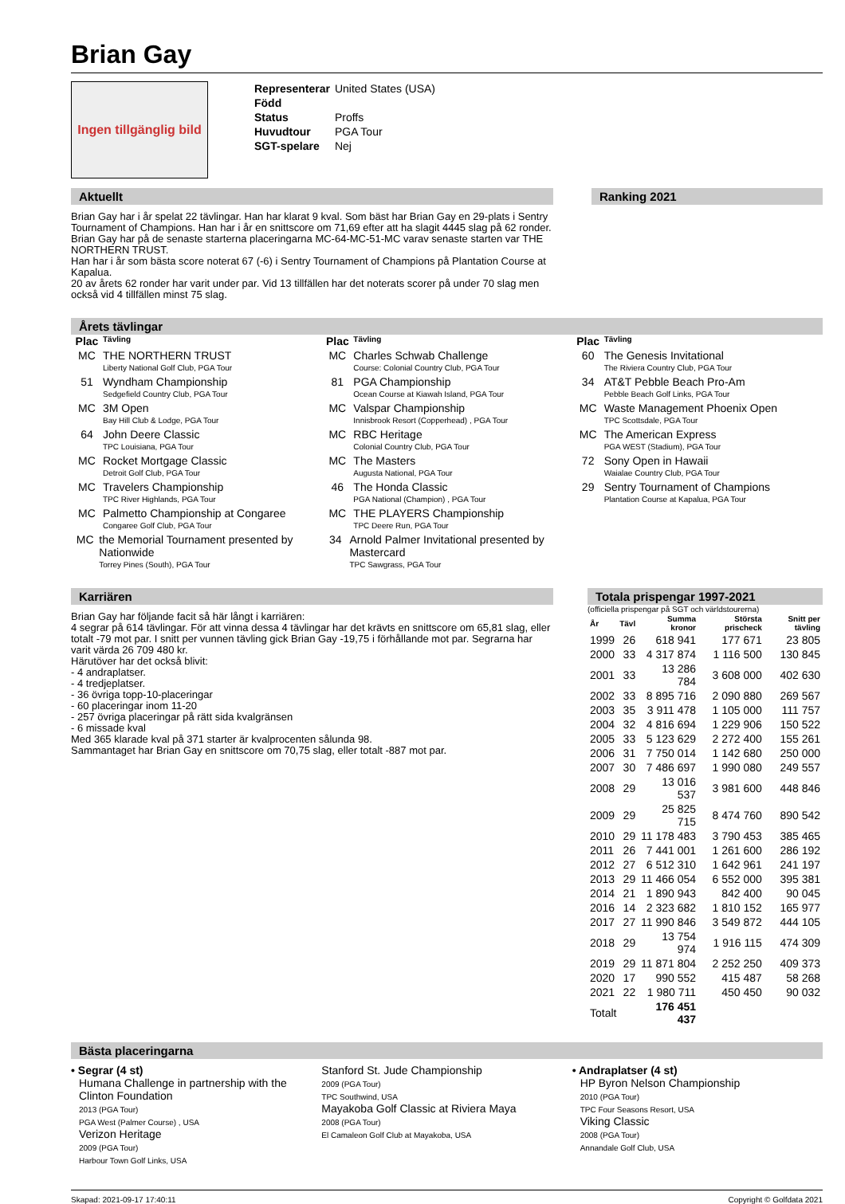Brian Gay
Ingen tillgänglig bild
| Representerar | United States (USA) |
| Född | |
| Status | Proffs |
| Huvudtour | PGA Tour |
| SGT-spelare | Nej |
Aktuellt
Brian Gay har i år spelat 22 tävlingar. Han har klarat 9 kval. Som bäst har Brian Gay en 29-plats i Sentry Tournament of Champions. Han har i år en snittscore om 71,69 efter att ha slagit 4445 slag på 62 ronder.
Brian Gay har på de senaste starterna placeringarna MC-64-MC-51-MC varav senaste starten var THE NORTHERN TRUST.
Han har i år som bästa score noterat 67 (-6) i Sentry Tournament of Champions på Plantation Course at Kapalua.
20 av årets 62 ronder har varit under par. Vid 13 tillfällen har det noterats scorer på under 70 slag men också vid 4 tillfällen minst 75 slag.
Ranking 2021
Årets tävlingar
Plac Tävling
MC THE NORTHERN TRUST
Liberty National Golf Club, PGA Tour
51 Wyndham Championship
Sedgefield Country Club, PGA Tour
MC 3M Open
Bay Hill Club & Lodge, PGA Tour
64 John Deere Classic
TPC Louisiana, PGA Tour
MC Rocket Mortgage Classic
Detroit Golf Club, PGA Tour
MC Travelers Championship
TPC River Highlands, PGA Tour
MC Palmetto Championship at Congaree
Congaree Golf Club, PGA Tour
MC the Memorial Tournament presented by Nationwide
Torrey Pines (South), PGA Tour
Plac Tävling
MC Charles Schwab Challenge
Course: Colonial Country Club, PGA Tour
81 PGA Championship
Ocean Course at Kiawah Island, PGA Tour
MC Valspar Championship
Innisbrook Resort (Copperhead) , PGA Tour
MC RBC Heritage
Colonial Country Club, PGA Tour
MC The Masters
Augusta National, PGA Tour
46 The Honda Classic
PGA National (Champion) , PGA Tour
MC THE PLAYERS Championship
TPC Deere Run, PGA Tour
34 Arnold Palmer Invitational presented by Mastercard
TPC Sawgrass, PGA Tour
Plac Tävling
60 The Genesis Invitational
The Riviera Country Club, PGA Tour
34 AT&T Pebble Beach Pro-Am
Pebble Beach Golf Links, PGA Tour
MC Waste Management Phoenix Open
TPC Scottsdale, PGA Tour
MC The American Express
PGA WEST (Stadium), PGA Tour
72 Sony Open in Hawaii
Waialae Country Club, PGA Tour
29 Sentry Tournament of Champions
Plantation Course at Kapalua, PGA Tour
Karriären
Brian Gay har följande facit så här långt i karriären:
4 segrar på 614 tävlingar. För att vinna dessa 4 tävlingar har det krävts en snittscore om 65,81 slag, eller totalt -79 mot par. I snitt per vunnen tävling gick Brian Gay -19,75 i förhållande mot par. Segrarna har varit värda 26 709 480 kr.
Härutöver har det också blivit:
- 4 andraplatser.
- 4 tredjeplatser.
- 36 övriga topp-10-placeringar
- 60 placeringar inom 11-20
- 257 övriga placeringar på rätt sida kvalgränsen
- 6 missade kval
Med 365 klarade kval på 371 starter är kvalprocenten sålunda 98.
Sammantaget har Brian Gay en snittscore om 70,75 slag, eller totalt -887 mot par.
Totala prispengar 1997-2021
(officiella prispengar på SGT och världstourerna)
| År | Tävl | Summa kronor | Största prischeck | Snitt per tävling |
| --- | --- | --- | --- | --- |
| 1999 | 26 | 618 941 | 177 671 | 23 805 |
| 2000 | 33 | 4 317 874 | 1 116 500 | 130 845 |
| 2001 | 33 | 13 286 784 | 3 608 000 | 402 630 |
| 2002 | 33 | 8 895 716 | 2 090 880 | 269 567 |
| 2003 | 35 | 3 911 478 | 1 105 000 | 111 757 |
| 2004 | 32 | 4 816 694 | 1 229 906 | 150 522 |
| 2005 | 33 | 5 123 629 | 2 272 400 | 155 261 |
| 2006 | 31 | 7 750 014 | 1 142 680 | 250 000 |
| 2007 | 30 | 7 486 697 | 1 990 080 | 249 557 |
| 2008 | 29 | 13 016 537 | 3 981 600 | 448 846 |
| 2009 | 29 | 25 825 715 | 8 474 760 | 890 542 |
| 2010 | 29 | 11 178 483 | 3 790 453 | 385 465 |
| 2011 | 26 | 7 441 001 | 1 261 600 | 286 192 |
| 2012 | 27 | 6 512 310 | 1 642 961 | 241 197 |
| 2013 | 29 | 11 466 054 | 6 552 000 | 395 381 |
| 2014 | 21 | 1 890 943 | 842 400 | 90 045 |
| 2016 | 14 | 2 323 682 | 1 810 152 | 165 977 |
| 2017 | 27 | 11 990 846 | 3 549 872 | 444 105 |
| 2018 | 29 | 13 754 974 | 1 916 115 | 474 309 |
| 2019 | 29 | 11 871 804 | 2 252 250 | 409 373 |
| 2020 | 17 | 990 552 | 415 487 | 58 268 |
| 2021 | 22 | 1 980 711 | 450 450 | 90 032 |
| Totalt | | 176 451 437 | | |
Bästa placeringarna
• Segrar (4 st)
Humana Challenge in partnership with the Clinton Foundation
2013 (PGA Tour)
PGA West (Palmer Course) , USA
Verizon Heritage
2009 (PGA Tour)
Harbour Town Golf Links, USA
Stanford St. Jude Championship
2009 (PGA Tour)
TPC Southwind, USA
Mayakoba Golf Classic at Riviera Maya
2008 (PGA Tour)
El Camaleon Golf Club at Mayakoba, USA
• Andraplatser (4 st)
HP Byron Nelson Championship
2010 (PGA Tour)
TPC Four Seasons Resort, USA
Viking Classic
2008 (PGA Tour)
Annandale Golf Club, USA
Skapad: 2021-09-17 17:40:11 Copyright © Golfdata 2021